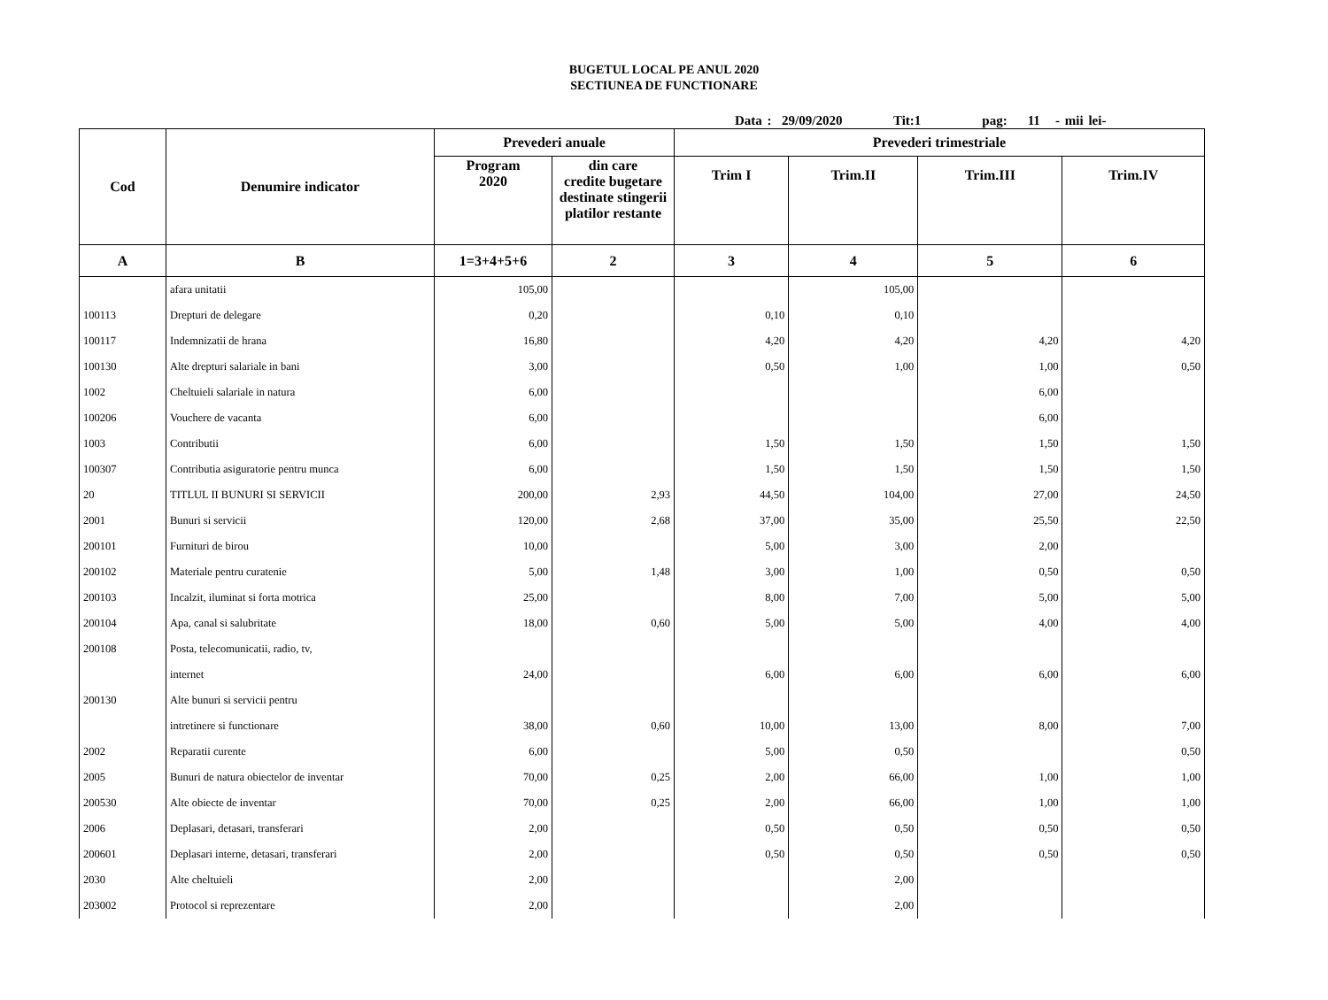BUGETUL LOCAL PE ANUL 2020
SECTIUNEA DE FUNCTIONARE
Data : 29/09/2020 Tit:1 pag: 11 - mii lei-
| Cod | Denumire indicator | Prevederi anuale | | Prevederi trimestriale | | | |
| --- | --- | --- | --- | --- | --- | --- | --- |
| | | Program 2020 | din care credite bugetare destinate stingerii platilor restante | Trim I | Trim.II | Trim.III | Trim.IV |
| A | B | 1=3+4+5+6 | 2 | 3 | 4 | 5 | 6 |
| | afara unitatii | 105,00 | | | 105,00 | | |
| 100113 | Drepturi de delegare | 0,20 | | 0,10 | 0,10 | | |
| 100117 | Indemnizatii de hrana | 16,80 | | 4,20 | 4,20 | 4,20 | 4,20 |
| 100130 | Alte drepturi salariale in bani | 3,00 | | 0,50 | 1,00 | 1,00 | 0,50 |
| 1002 | Cheltuieli salariale in natura | 6,00 | | | | 6,00 | |
| 100206 | Vouchere de vacanta | 6,00 | | | | 6,00 | |
| 1003 | Contributii | 6,00 | | 1,50 | 1,50 | 1,50 | 1,50 |
| 100307 | Contributia asiguratorie pentru munca | 6,00 | | 1,50 | 1,50 | 1,50 | 1,50 |
| 20 | TITLUL II BUNURI SI SERVICII | 200,00 | 2,93 | 44,50 | 104,00 | 27,00 | 24,50 |
| 2001 | Bunuri si servicii | 120,00 | 2,68 | 37,00 | 35,00 | 25,50 | 22,50 |
| 200101 | Furnituri de birou | 10,00 | | 5,00 | 3,00 | 2,00 | |
| 200102 | Materiale pentru curatenie | 5,00 | 1,48 | 3,00 | 1,00 | 0,50 | 0,50 |
| 200103 | Incalzit, iluminat si forta motrica | 25,00 | | 8,00 | 7,00 | 5,00 | 5,00 |
| 200104 | Apa, canal si salubritate | 18,00 | 0,60 | 5,00 | 5,00 | 4,00 | 4,00 |
| 200108 | Posta, telecomunicatii, radio, tv, | | | | | | |
| | internet | 24,00 | | 6,00 | 6,00 | 6,00 | 6,00 |
| 200130 | Alte bunuri si servicii pentru | | | | | | |
| | intretinere si functionare | 38,00 | 0,60 | 10,00 | 13,00 | 8,00 | 7,00 |
| 2002 | Reparatii curente | 6,00 | | 5,00 | 0,50 | | 0,50 |
| 2005 | Bunuri de natura obiectelor de inventar | 70,00 | 0,25 | 2,00 | 66,00 | 1,00 | 1,00 |
| 200530 | Alte obiecte de inventar | 70,00 | 0,25 | 2,00 | 66,00 | 1,00 | 1,00 |
| 2006 | Deplasari, detasari, transferari | 2,00 | | 0,50 | 0,50 | 0,50 | 0,50 |
| 200601 | Deplasari interne, detasari, transferari | 2,00 | | 0,50 | 0,50 | 0,50 | 0,50 |
| 2030 | Alte cheltuieli | 2,00 | | | 2,00 | | |
| 203002 | Protocol si reprezentare | 2,00 | | | 2,00 | | |